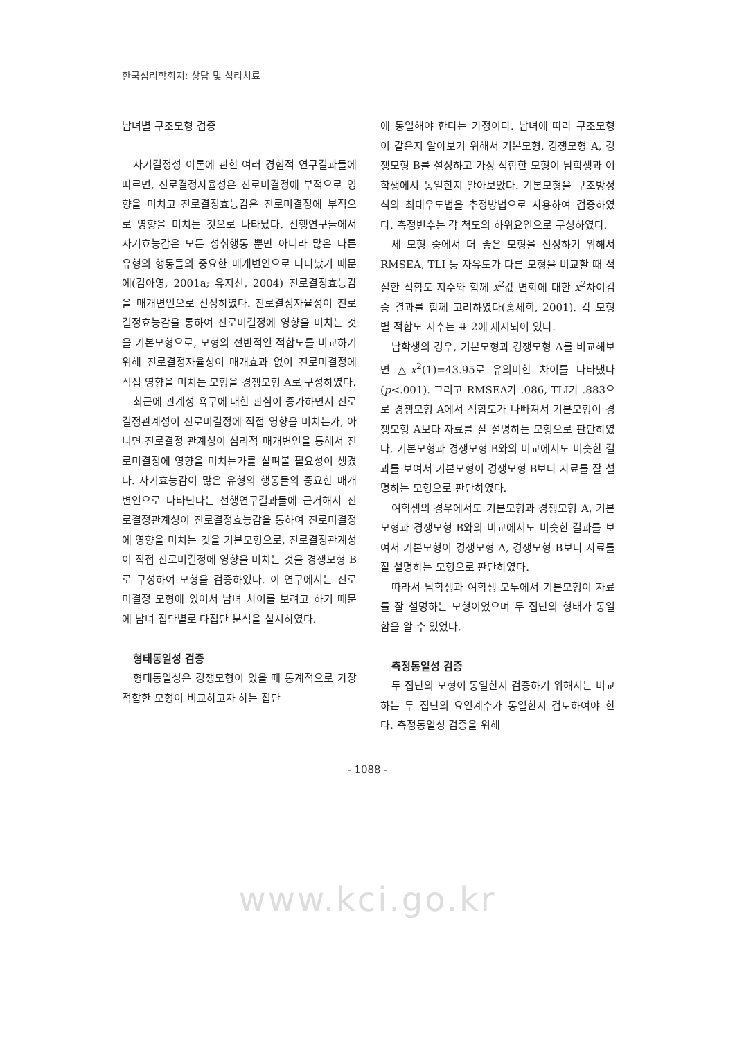한국심리학회지: 상담 및 심리치료
남녀별 구조모형 검증
자기결정성 이론에 관한 여러 경험적 연구결과들에 따르면, 진로결정자율성은 진로미결정에 부적으로 영향을 미치고 진로결정효능감은 진로미결정에 부적으로 영향을 미치는 것으로 나타났다. 선행연구들에서 자기효능감은 모든 성취행동 뿐만 아니라 많은 다른 유형의 행동들의 중요한 매개변인으로 나타났기 때문에(김아영, 2001a; 유지선, 2004) 진로결정효능감을 매개변인으로 선정하였다. 진로결정자율성이 진로결정효능감을 통하여 진로미결정에 영향을 미치는 것을 기본모형으로, 모형의 전반적인 적합도를 비교하기 위해 진로결정자율성이 매개효과 없이 진로미결정에 직접 영향을 미치는 모형을 경쟁모형 A로 구성하였다.
최근에 관계성 욕구에 대한 관심이 증가하면서 진로결정관계성이 진로미결정에 직접 영향을 미치는가, 아니면 진로결정 관계성이 심리적 매개변인을 통해서 진로미결정에 영향을 미치는가를 살펴볼 필요성이 생겼다. 자기효능감이 많은 유형의 행동들의 중요한 매개변인으로 나타난다는 선행연구결과들에 근거해서 진로결정관계성이 진로결정효능감을 통하여 진로미결정에 영향을 미치는 것을 기본모형으로, 진로결정관계성이 직접 진로미결정에 영향을 미치는 것을 경쟁모형 B로 구성하여 모형을 검증하였다. 이 연구에서는 진로미결정 모형에 있어서 남녀 차이를 보려고 하기 때문에 남녀 집단별로 다집단 분석을 실시하였다.
형태동일성 검증
형태동일성은 경쟁모형이 있을 때 통계적으로 가장 적합한 모형이 비교하고자 하는 집단
에 동일해야 한다는 가정이다. 남녀에 따라 구조모형이 같은지 알아보기 위해서 기본모형, 경쟁모형 A, 경쟁모형 B를 설정하고 가장 적합한 모형이 남학생과 여학생에서 동일한지 알아보았다. 기본모형을 구조방정식의 최대우도법을 추정방법으로 사용하여 검증하였다. 측정변수는 각 척도의 하위요인으로 구성하였다.
세 모형 중에서 더 좋은 모형을 선정하기 위해서 RMSEA, TLI 등 자유도가 다른 모형을 비교할 때 적절한 적합도 지수와 함께 x<sup>2</sup>값 변화에 대한 x<sup>2</sup>차이검증 결과를 함께 고려하였다(홍세희, 2001). 각 모형별 적합도 지수는 표 2에 제시되어 있다.
남학생의 경우, 기본모형과 경쟁모형 A를 비교해보면 △x<sup>2</sup>(1)=43.95로 유의미한 차이를 나타냈다(p<.001). 그리고 RMSEA가 .086, TLI가 .883으로 경쟁모형 A에서 적합도가 나빠져서 기본모형이 경쟁모형 A보다 자료를 잘 설명하는 모형으로 판단하였다. 기본모형과 경쟁모형 B와의 비교에서도 비슷한 결과를 보여서 기본모형이 경쟁모형 B보다 자료를 잘 설명하는 모형으로 판단하였다.
여학생의 경우에서도 기본모형과 경쟁모형 A, 기본모형과 경쟁모형 B와의 비교에서도 비슷한 결과를 보여서 기본모형이 경쟁모형 A, 경쟁모형 B보다 자료를 잘 설명하는 모형으로 판단하였다.
따라서 남학생과 여학생 모두에서 기본모형이 자료를 잘 설명하는 모형이었으며 두 집단의 형태가 동일함을 알 수 있었다.
측정동일성 검증
두 집단의 모형이 동일한지 검증하기 위해서는 비교하는 두 집단의 요인계수가 동일한지 검토하여야 한다. 측정동일성 검증을 위해
- 1088 -
www.kci.go.kr